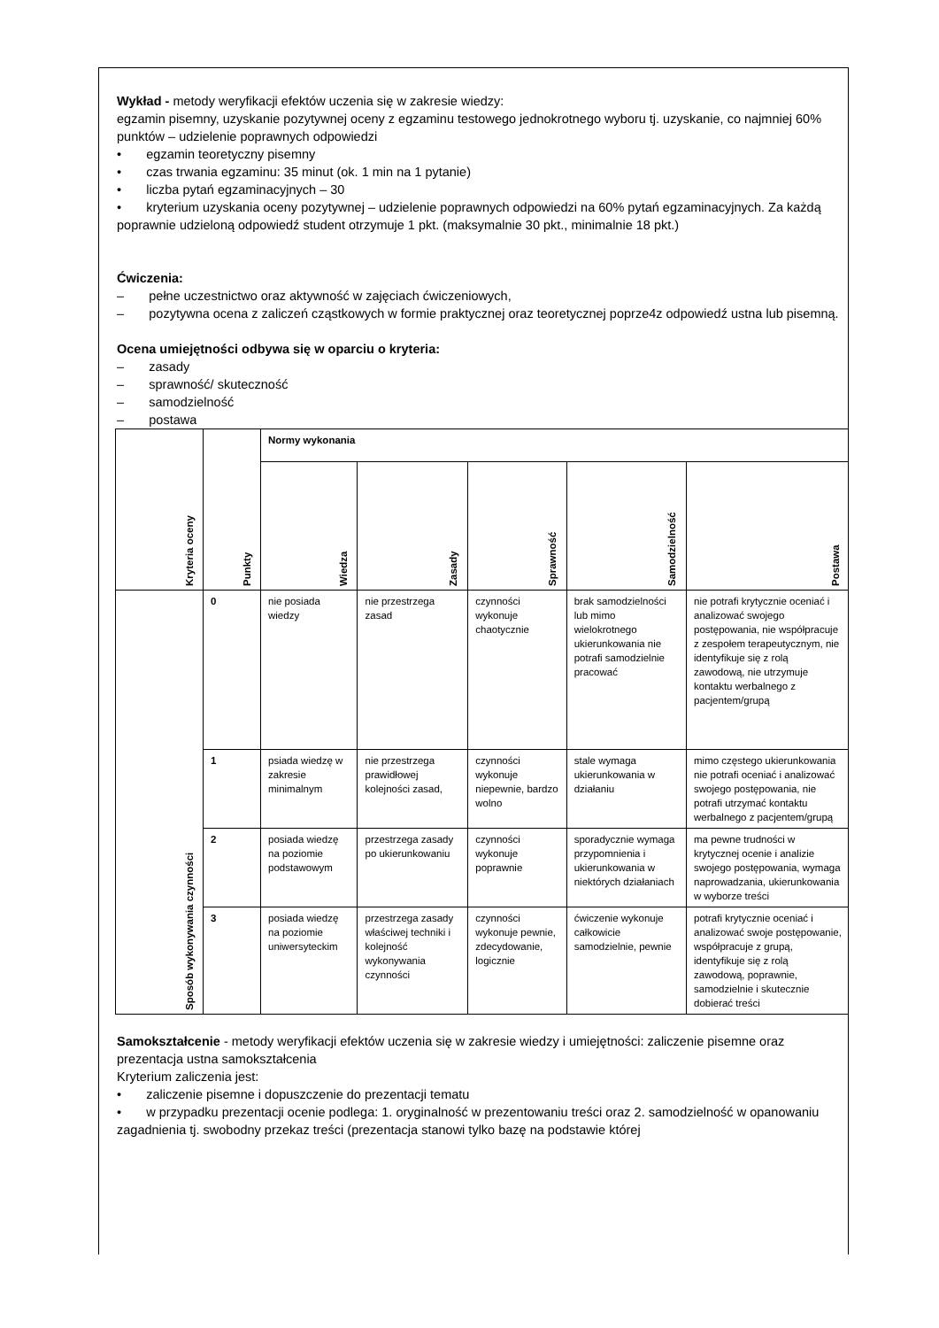Wykład - metody weryfikacji efektów uczenia się w zakresie wiedzy:
egzamin pisemny, uzyskanie pozytywnej oceny z egzaminu testowego jednokrotnego wyboru tj. uzyskanie, co najmniej 60% punktów – udzielenie poprawnych odpowiedzi
• egzamin teoretyczny pisemny
• czas trwania egzaminu: 35 minut (ok. 1 min na 1 pytanie)
• liczba pytań egzaminacyjnych – 30
• kryterium uzyskania oceny pozytywnej – udzielenie poprawnych odpowiedzi na 60% pytań egzaminacyjnych. Za każdą poprawnie udzieloną odpowiedź student otrzymuje 1 pkt. (maksymalnie 30 pkt., minimalnie 18 pkt.)
Ćwiczenia:
– pełne uczestnictwo oraz aktywność w zajęciach ćwiczeniowych,
– pozytywna ocena z zaliczeń cząstkowych w formie praktycznej oraz teoretycznej poprze4z odpowiedź ustna lub pisemną.
Ocena umiejętności odbywa się w oparciu o kryteria:
– zasady
– sprawność/ skuteczność
– samodzielność
– postawa
| Kryteria oceny | Punkty | Normy wykonania | | | | |
| --- | --- | --- | --- | --- | --- | --- |
| | | Wiedza | Zasady | Sprawność | Samodzielność | Postawa |
| Sposób wykonywania czynności | 0 | nie posiada wiedzy | nie przestrzega zasad | czynności wykonuje chaotycznie | brak samodzielności lub mimo wielokrotnego ukierunkowania nie potrafi samodzielnie pracować | nie potrafi krytycznie oceniać i analizować swojego postępowania, nie współpracuje z zespołem terapeutycznym, nie identyfikuje się z rolą zawodową, nie utrzymuje kontaktu werbalnego z pacjentem/grupą |
| | 1 | psiada wiedzę w zakresie minimalnym | nie przestrzega prawidłowej kolejności zasad, | czynności wykonuje niepewnie, bardzo wolno | stale wymaga ukierunkowania w działaniu | mimo częstego ukierunkowania nie potrafi oceniać i analizować swojego postępowania, nie potrafi utrzymać kontaktu werbalnego z pacjentem/grupą |
| | 2 | posiada wiedzę na poziomie podstawowym | przestrzega zasady po ukierunkowaniu | czynności wykonuje poprawnie | sporadycznie wymaga przypomnienia i ukierunkowania w niektórych działaniach | ma pewne trudności w krytycznej ocenie i analizie swojego postępowania, wymaga naprowadzania, ukierunkowania w wyborze treści |
| | 3 | posiada wiedzę na poziomie uniwersyteckim | przestrzega zasady właściwej techniki i kolejność wykonywania czynności | czynności wykonuje pewnie, zdecydowanie, logicznie | ćwiczenie wykonuje całkowicie samodzielnie, pewnie | potrafi krytycznie oceniać i analizować swoje postępowanie, współpracuje z grupą, identyfikuje się z rolą zawodową, poprawnie, samodzielnie i skutecznie dobierać treści |
Samokształcenie - metody weryfikacji efektów uczenia się w zakresie wiedzy i umiejętności: zaliczenie pisemne oraz prezentacja ustna samokształcenia
Kryterium zaliczenia jest:
• zaliczenie pisemne i dopuszczenie do prezentacji tematu
• w przypadku prezentacji ocenie podlega: 1. oryginalność w prezentowaniu treści oraz 2. samodzielność w opanowaniu zagadnienia tj. swobodny przekaz treści (prezentacja stanowi tylko bazę na podstawie której